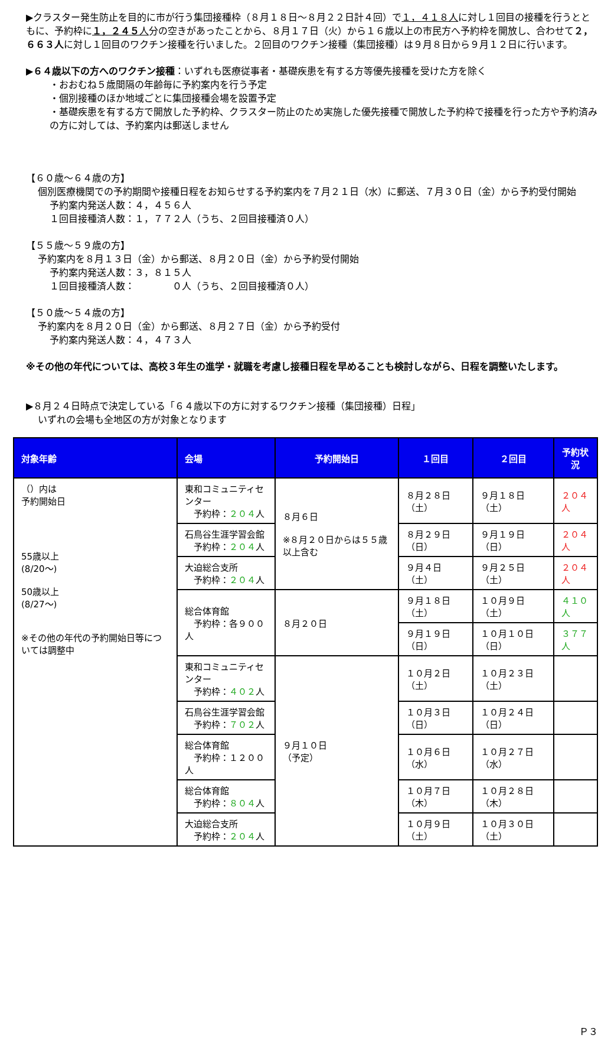▶クラスター発生防止を目的に市が行う集団接種枠（８月１８日～８月２２日計４回）で１，４１８人に対し１回目の接種を行うとともに、予約枠に１，２４５人分の空きがあったことから、８月１７日（火）から１６歳以上の市民方へ予約枠を開放し、合わせて２，６６３人に対し１回目のワクチン接種を行いました。２回目のワクチン接種（集団接種）は９月８日から９月１２日に行います。
▶６４歳以下の方へのワクチン接種：いずれも医療従事者・基礎疾患を有する方等優先接種を受けた方を除く
・おおむね５歳間隔の年齢毎に予約案内を行う予定
・個別接種のほか地域ごとに集団接種会場を設置予定
・基礎疾患を有する方で開放した予約枠、クラスター防止のため実施した優先接種で開放した予約枠で接種を行った方や予約済みの方に対しては、予約案内は郵送しません
【６０歳～６４歳の方】
個別医療機関での予約期間や接種日程をお知らせする予約案内を７月２１日（水）に郵送、７月３０日（金）から予約受付開始
予約案内発送人数：４，４５６人
１回目接種済人数：１，７７２人（うち、２回目接種済０人）
【５５歳～５９歳の方】
予約案内を８月１３日（金）から郵送、８月２０日（金）から予約受付開始
予約案内発送人数：３，８１５人
１回目接種済人数：　　　　０人（うち、２回目接種済０人）
【５０歳～５４歳の方】
予約案内を８月２０日（金）から郵送、８月２７日（金）から予約受付
予約案内発送人数：４，４７３人
※その他の年代については、高校３年生の進学・就職を考慮し接種日程を早めることも検討しながら、日程を調整いたします。
▶８月２４日時点で決定している「６４歳以下の方に対するワクチン接種（集団接種）日程」
いずれの会場も全地区の方が対象となります
| 対象年齢 | 会場 | 予約開始日 | １回目 | ２回目 | 予約状況 |
| --- | --- | --- | --- | --- | --- |
| （）内は 予約開始日 55歳以上 (8/20～) 50歳以上 (8/27～) ※その他の年代の予約開始日等については調整中 | 東和コミュニティセンター 予約枠： ２０４ 人 | ８月６日 ※８月２０日からは５５歳以上含む | ８月２８日（土） | ９月１８日（土） | ２０４人 |
| | 石鳥谷生涯学習会館 予約枠： ２０４ 人 | | ８月２９日（日） | ９月１９日（日） | ２０４人 |
| | 大迫総合支所 予約枠： ２０４ 人 | | ９月４日（土） | ９月２５日（土） | ２０４人 |
| | 総合体育館 予約枠：各９００人 | ８月２０日 | ９月１８日（土） | １０月９日（土） | ４１０人 |
| | | | ９月１９日（日） | １０月１０日（日） | ３７７人 |
| | 東和コミュニティセンター 予約枠： ４０２ 人 | ９月１０日 （予定） | １０月２日（土） | １０月２３日（土） | |
| | 石鳥谷生涯学習会館 予約枠： ７０２ 人 | | １０月３日（日） | １０月２４日（日） | |
| | 総合体育館 予約枠：１２００人 | | １０月６日（水） | １０月２７日（水） | |
| | 総合体育館 予約枠： ８０４ 人 | | １０月７日（木） | １０月２８日（木） | |
| | 大迫総合支所 予約枠： ２０４ 人 | | １０月９日（土） | １０月３０日（土） | |
Ｐ３